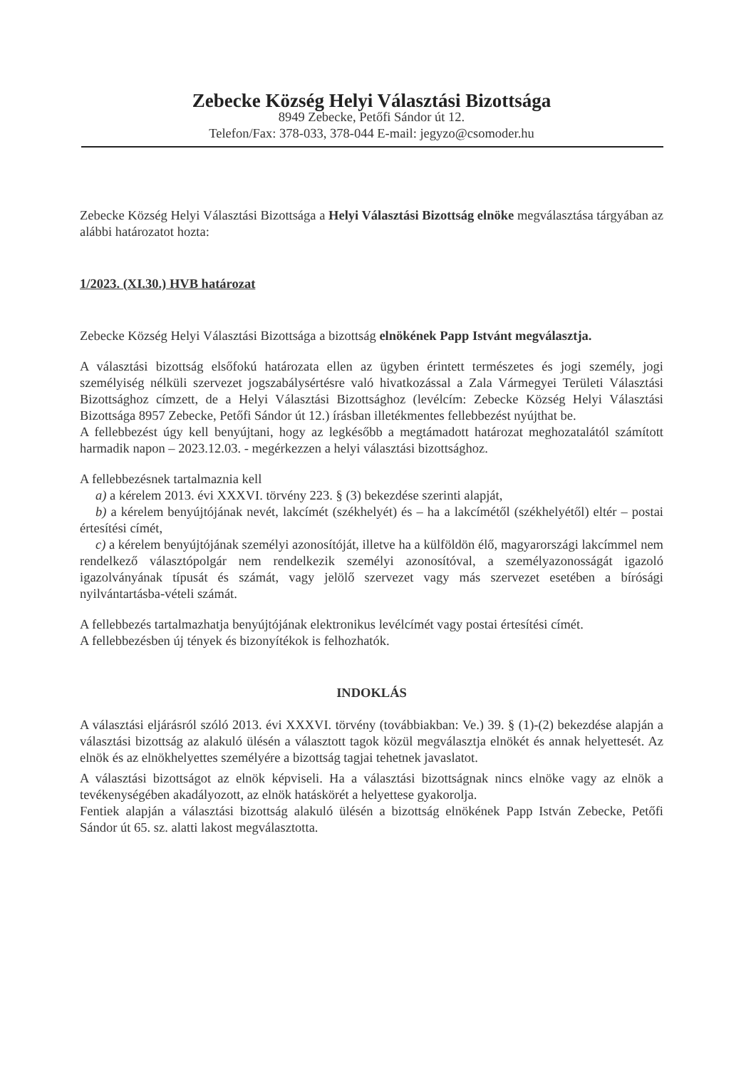Zebecke Község Helyi Választási Bizottsága
8949 Zebecke, Petőfi Sándor út 12.
Telefon/Fax: 378-033, 378-044 E-mail: jegyzo@csomoder.hu
Zebecke Község Helyi Választási Bizottsága a Helyi Választási Bizottság elnöke megválasztása tárgyában az alábbi határozatot hozta:
1/2023. (XI.30.) HVB határozat
Zebecke Község Helyi Választási Bizottsága a bizottság elnökének Papp Istvánt megválasztja.
A választási bizottság elsőfokú határozata ellen az ügyben érintett természetes és jogi személy, jogi személyiség nélküli szervezet jogszabálysértésre való hivatkozással a Zala Vármegyei Területi Választási Bizottsághoz címzett, de a Helyi Választási Bizottsághoz (levélcím: Zebecke Község Helyi Választási Bizottsága 8957 Zebecke, Petőfi Sándor út 12.) írásban illetékmentes fellebbezést nyújthat be.
A fellebbezést úgy kell benyújtani, hogy az legkésőbb a megtámadott határozat meghozatalától számított harmadik napon – 2023.12.03. - megérkezzen a helyi választási bizottsághoz.
A fellebbezésnek tartalmaznia kell
a) a kérelem 2013. évi XXXVI. törvény 223. § (3) bekezdése szerinti alapját,
b) a kérelem benyújtójának nevét, lakcímét (székhelyét) és – ha a lakcímétől (székhelyétől) eltér – postai értesítési címét,
c) a kérelem benyújtójának személyi azonosítóját, illetve ha a külföldön élő, magyarországi lakcímmel nem rendelkező választópolgár nem rendelkezik személyi azonosítóval, a személyazonosságát igazoló igazolványának típusát és számát, vagy jelölő szervezet vagy más szervezet esetében a bírósági nyilvántartásba-vételi számát.
A fellebbezés tartalmazhatja benyújtójának elektronikus levélcímét vagy postai értesítési címét.
A fellebbezésben új tények és bizonyítékok is felhozhatók.
INDOKLÁS
A választási eljárásról szóló 2013. évi XXXVI. törvény (továbbiakban: Ve.) 39. § (1)-(2) bekezdése alapján a választási bizottság az alakuló ülésén a választott tagok közül megválasztja elnökét és annak helyettesét. Az elnök és az elnökhelyettes személyére a bizottság tagjai tehetnek javaslatot.
A választási bizottságot az elnök képviseli. Ha a választási bizottságnak nincs elnöke vagy az elnök a tevékenységében akadályozott, az elnök hatáskörét a helyettese gyakorolja.
Fentiek alapján a választási bizottság alakuló ülésén a bizottság elnökének Papp István Zebecke, Petőfi Sándor út 65. sz. alatti lakost megválasztotta.